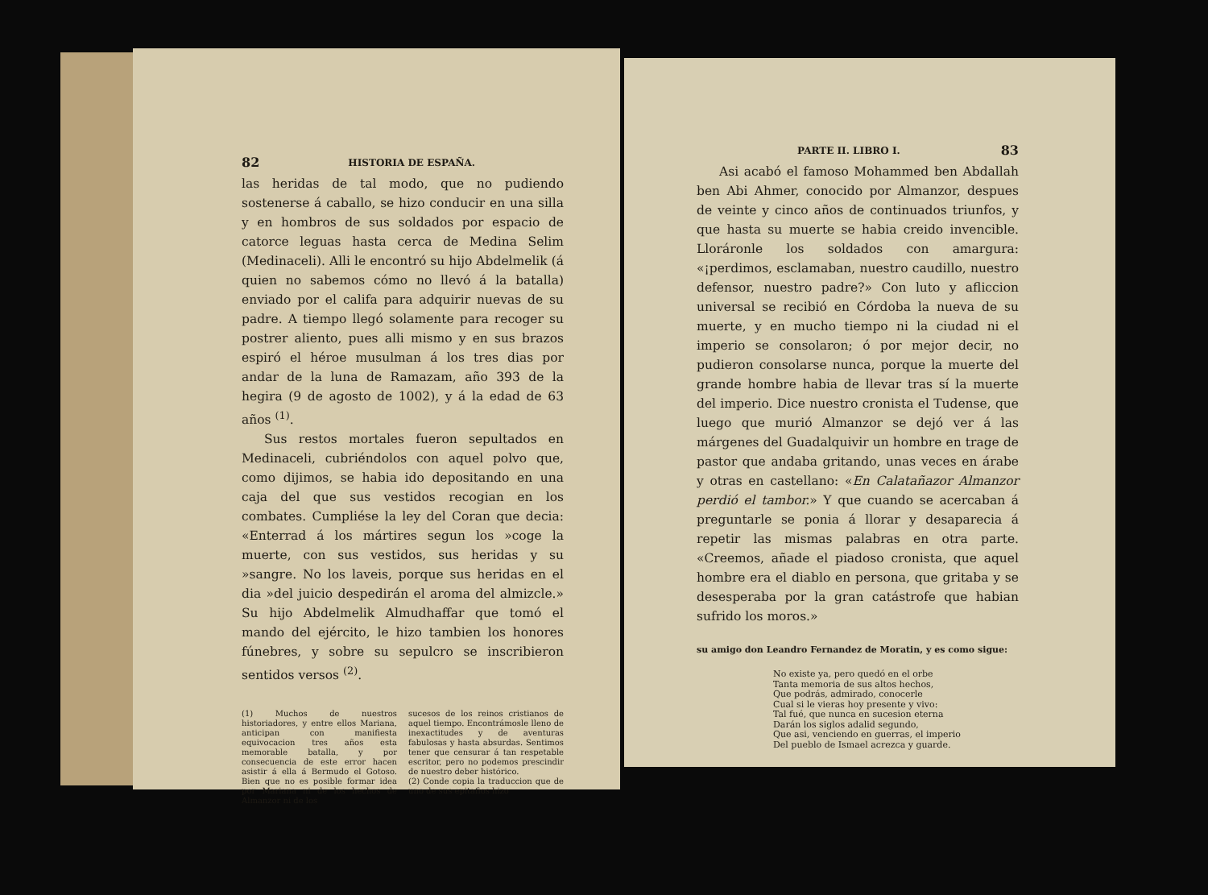82 HISTORIA DE ESPAÑA.
las heridas de tal modo, que no pudiendo sostenerse á caballo, se hizo conducir en una silla y en hombros de sus soldados por espacio de catorce leguas hasta cerca de Medina Selim (Medinaceli). Alli le encontró su hijo Abdelmelik (á quien no sabemos cómo no llevó á la batalla) enviado por el califa para adquirir nuevas de su padre. A tiempo llegó solamente para recoger su postrer aliento, pues alli mismo y en sus brazos espiró el héroe musulman á los tres dias por andar de la luna de Ramazam, año 393 de la hegira (9 de agosto de 1002), y á la edad de 63 años <sup>(1)</sup>.
Sus restos mortales fueron sepultados en Medinaceli, cubriéndolos con aquel polvo que, como dijimos, se habia ido depositando en una caja del que sus vestidos recogian en los combates. Cumpliése la ley del Coran que decia: «Enterrad á los mártires segun los »coge la muerte, con sus vestidos, sus heridas y su »sangre. No los laveis, porque sus heridas en el dia »del juicio despedirán el aroma del almizcle.» Su hijo Abdelmelik Almudhaffar que tomó el mando del ejército, le hizo tambien los honores fúnebres, y sobre su sepulcro se inscribieron sentidos versos <sup>(2)</sup>.
(1) Muchos de nuestros historiadores, y entre ellos Mariana, anticipan con manifiesta equivocacion tres años esta memorable batalla, y por consecuencia de este error hacen asistir á ella á Bermudo el Gotoso. Bien que no es posible formar idea por Mariana ni de los hechos de Almanzor ni de los
sucesos de los reinos cristianos de aquel tiempo. Encontrámosle lleno de inexactitudes y de aventuras fabulosas y hasta absurdas. Sentimos tener que censurar á tan respetable escritor, pero no podemos prescindir de nuestro deber histórico.
(2) Conde copia la traduccion que de uno de sus epitafios hizo
PARTE II. LIBRO I. 83
Asi acabó el famoso Mohammed ben Abdallah ben Abi Ahmer, conocido por Almanzor, despues de veinte y cinco años de continuados triunfos, y que hasta su muerte se habia creido invencible. Lloráronle los soldados con amargura: «¡perdimos, esclamaban, nuestro caudillo, nuestro defensor, nuestro padre?» Con luto y afliccion universal se recibió en Córdoba la nueva de su muerte, y en mucho tiempo ni la ciudad ni el imperio se consolaron; ó por mejor decir, no pudieron consolarse nunca, porque la muerte del grande hombre habia de llevar tras sí la muerte del imperio. Dice nuestro cronista el Tudense, que luego que murió Almanzor se dejó ver á las márgenes del Guadalquivir un hombre en trage de pastor que andaba gritando, unas veces en árabe y otras en castellano: «En Calatañazor Almanzor perdió el tambor.» Y que cuando se acercaban á preguntarle se ponia á llorar y desaparecia á repetir las mismas palabras en otra parte. «Creemos, añade el piadoso cronista, que aquel hombre era el diablo en persona, que gritaba y se desesperaba por la gran catástrofe que habian sufrido los moros.»
su amigo don Leandro Fernandez de Moratin, y es como sigue:
No existe ya, pero quedó en el orbe
Tanta memoria de sus altos hechos,
Que podrás, admirado, conocerle
Cual si le vieras hoy presente y vivo:
Tal fué, que nunca en sucesion eterna
Darán los siglos adalid segundo,
Que asi, venciendo en guerras, el imperio
Del pueblo de Ismael acrezca y guarde.